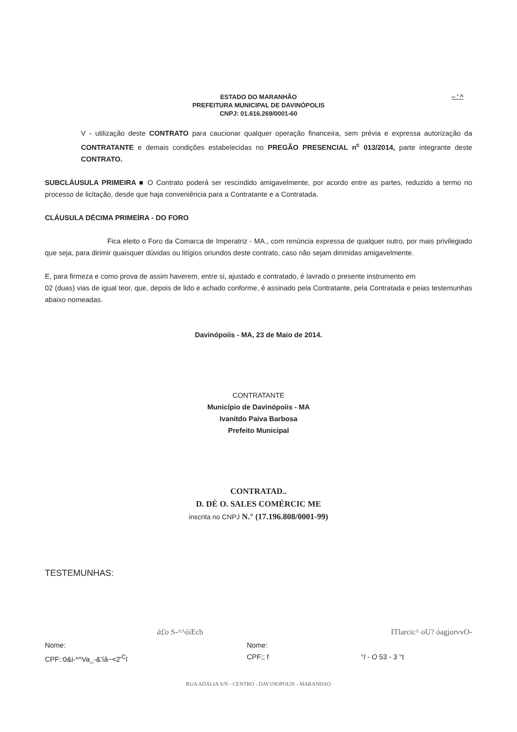ESTADO DO MARANHÃO
PREFEITURA MUNICIPAL DE DAVINÓPOLIS
CNPJ: 01.616.269/0001-60
-- ' ^
V - utilização deste CONTRATO para caucionar qualquer operação financeira, sem prévia e expressa autorização da CONTRATANTE e demais condições estabelecidas no PREGÃO PRESENCIAL n<sup>c</sup> 013/2014, parte integrante deste CONTRATO.
SUBCLÁUSULA PRIMEIRA ■ O Contrato poderá ser rescindido amigavelmente, por acordo entre as partes, reduzido a termo no processo de licitação, desde que haja conveniência para a Contratante e a Contratada.
CLÁUSULA DÉCIMA PRIMEÍRA - DO FORO
Fica eleito o Foro da Comarca de Imperatriz - MA., com renúncia expressa de qualquer outro, por mais privilegiado que seja, para dirimir quaisquer dúvidas ou litígios oriundos deste contrato, caso não sejam dirimidas amigavelmente.
E, para firmeza e como prova de assim haverem, entre si, ajustado e contratado, é lavrado o presente instrumento em
02 (duas) vias de igual teor, que, depois de lido e achado conforme, é assinado pela Contratante, pela Contratada e peias testemunhas abaixo nomeadas.
Davinópoiis - MA, 23 de Maio de 2014.
CONTRATANTE
Município de Davinópoiis - MA
Ivanitdo Paiva Barbosa
Prefeito Municipal
CONTRATAD..
D. DÈ O. SALES COMÉRCIC ME
inscrita no CNPJ N.° (17.196.808/0001-99)
TESTEMUNHAS:
à£o S-^^óiEcb ITlarcic^ oU? óagjorvvO-
Nome:
CPF::0&i-*^Va_-&'íâ~<2'<sup>C</sup>l
Nome:
CPF;; f
°l - O 53 - 3 °t
RUA ADÁLIA S/N - CENTRO - DAV1NOPOLIS - MARANHAO